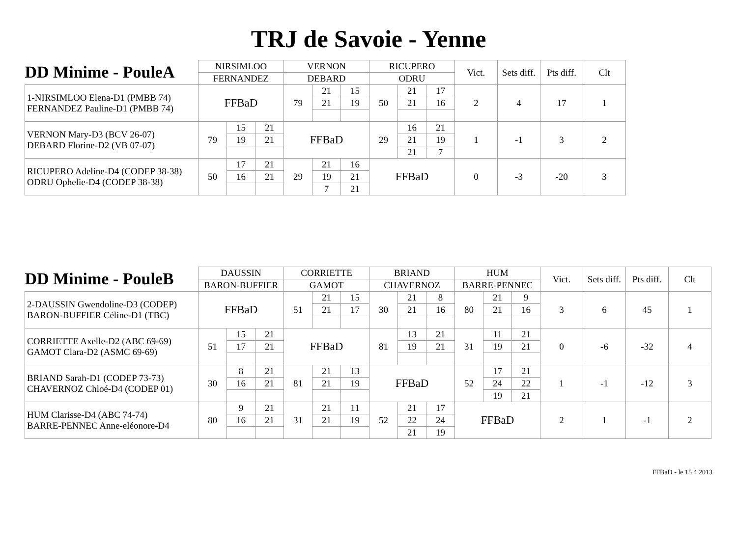TRJ de Savoie - Yenne
| DD Minime - PouleA | NIRSIMLOO | | | VERNON | | | RICUPERO | | | Vict. | Sets diff. | Pts diff. | Clt |
| --- | --- | --- | --- | --- | --- | --- | --- | --- | --- | --- | --- | --- | --- |
| | FERNANDEZ | | | DEBARD | | | ODRU | | | | | | |
| 1-NIRSIMLOO Elena-D1 (PMBB 74) FERNANDEZ Pauline-D1 (PMBB 74) | FFBaD | | | 79 | 21 | 15 | 50 | 21 | 17 | 2 | 4 | 17 | 1 |
| | | | | | 21 | 19 | | 21 | 16 | | | | |
| VERNON Mary-D3 (BCV 26-07) DEBARD Florine-D2 (VB 07-07) | 79 | 15 | 21 | FFBaD | | | 29 | 16 | 21 | 1 | -1 | 3 | 2 |
| | | 19 | 21 | | | | | 21 | 19 | | | | |
| | | | | | | | | 21 | 7 | | | | |
| RICUPERO Adeline-D4 (CODEP 38-38) ODRU Ophelie-D4 (CODEP 38-38) | 50 | 17 | 21 | 29 | 21 | 16 | FFBaD | | | 0 | -3 | -20 | 3 |
| | | 16 | 21 | | 19 | 21 | | | | | | | |
| | | | | | 7 | 21 | | | | | | | |
| DD Minime - PouleB | DAUSSIN | | | CORRIETTE | | | BRIAND | | | HUM | | | Vict. | Sets diff. | Pts diff. | Clt |
| --- | --- | --- | --- | --- | --- | --- | --- | --- | --- | --- | --- | --- | --- | --- | --- | --- |
| | BARON-BUFFIER | | | GAMOT | | | CHAVERNOZ | | | BARRE-PENNEC | | | | | | |
| 2-DAUSSIN Gwendoline-D3 (CODEP) BARON-BUFFIER Céline-D1 (TBC) | FFBaD | | | 51 | 21 | 15 | 30 | 21 | 8 | 80 | 21 | 9 | 3 | 6 | 45 | 1 |
| | | | | | 21 | 17 | | 21 | 16 | | 21 | 16 | | | | |
| CORRIETTE Axelle-D2 (ABC 69-69) GAMOT Clara-D2 (ASMC 69-69) | 51 | 15 | 21 | FFBaD | | | 81 | 13 | 21 | 31 | 11 | 21 | 0 | -6 | -32 | 4 |
| | | 17 | 21 | | | | | 19 | 21 | | 19 | 21 | | | | |
| BRIAND Sarah-D1 (CODEP 73-73) CHAVERNOZ Chloé-D4 (CODEP 01) | 30 | 8 | 21 | 81 | 21 | 13 | FFBaD | | | 52 | 17 | 21 | 1 | -1 | -12 | 3 |
| | | 16 | 21 | | 21 | 19 | | | | | 24 | 22 | | | | |
| | | | | | | | | | | | 19 | 21 | | | | |
| HUM Clarisse-D4 (ABC 74-74) BARRE-PENNEC Anne-eléonore-D4 | 80 | 9 | 21 | 31 | 21 | 11 | 52 | 21 | 17 | FFBaD | | | 2 | 1 | -1 | 2 |
| | | 16 | 21 | | 21 | 19 | | 22 | 24 | | | | | | | |
| | | | | | | | | 21 | 19 | | | | | | | |
FFBaD - le 15 4 2013